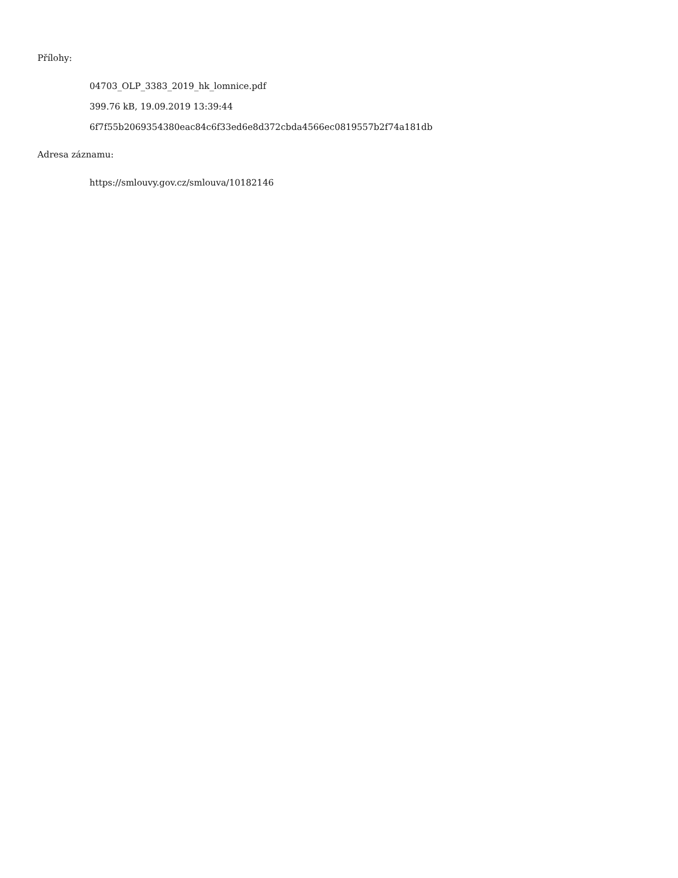Přílohy:
04703_OLP_3383_2019_hk_lomnice.pdf
399.76 kB, 19.09.2019 13:39:44
6f7f55b2069354380eac84c6f33ed6e8d372cbda4566ec0819557b2f74a181db
Adresa záznamu:
https://smlouvy.gov.cz/smlouva/10182146